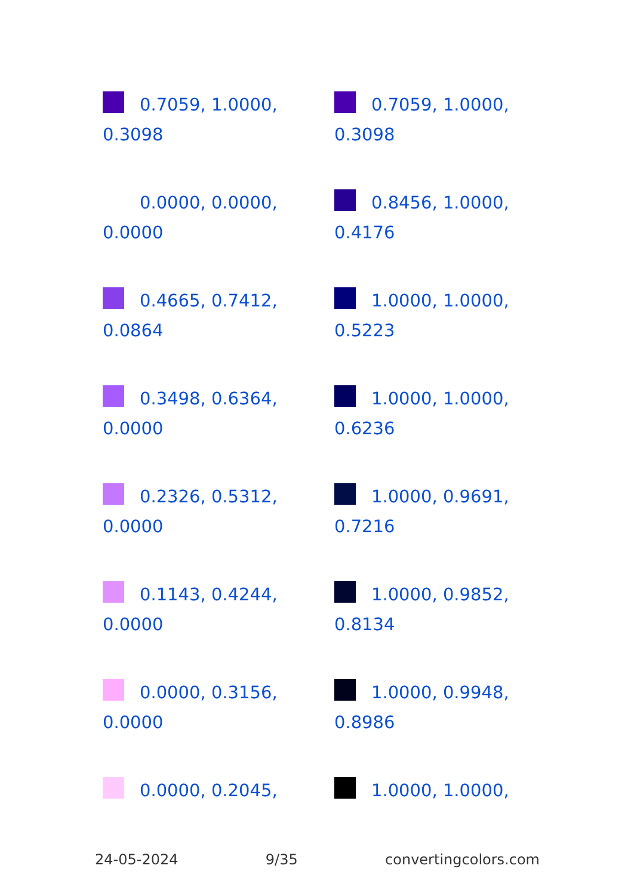0.7059, 1.0000, 0.3098
0.7059, 1.0000, 0.3098
0.0000, 0.0000, 0.0000
0.8456, 1.0000, 0.4176
0.4665, 0.7412, 0.0864
1.0000, 1.0000, 0.5223
0.3498, 0.6364, 0.0000
1.0000, 1.0000, 0.6236
0.2326, 0.5312, 0.0000
1.0000, 0.9691, 0.7216
0.1143, 0.4244, 0.0000
1.0000, 0.9852, 0.8134
0.0000, 0.3156, 0.0000
1.0000, 0.9948, 0.8986
0.0000, 0.2045,
1.0000, 1.0000,
24-05-2024 9/35 convertingcolors.com